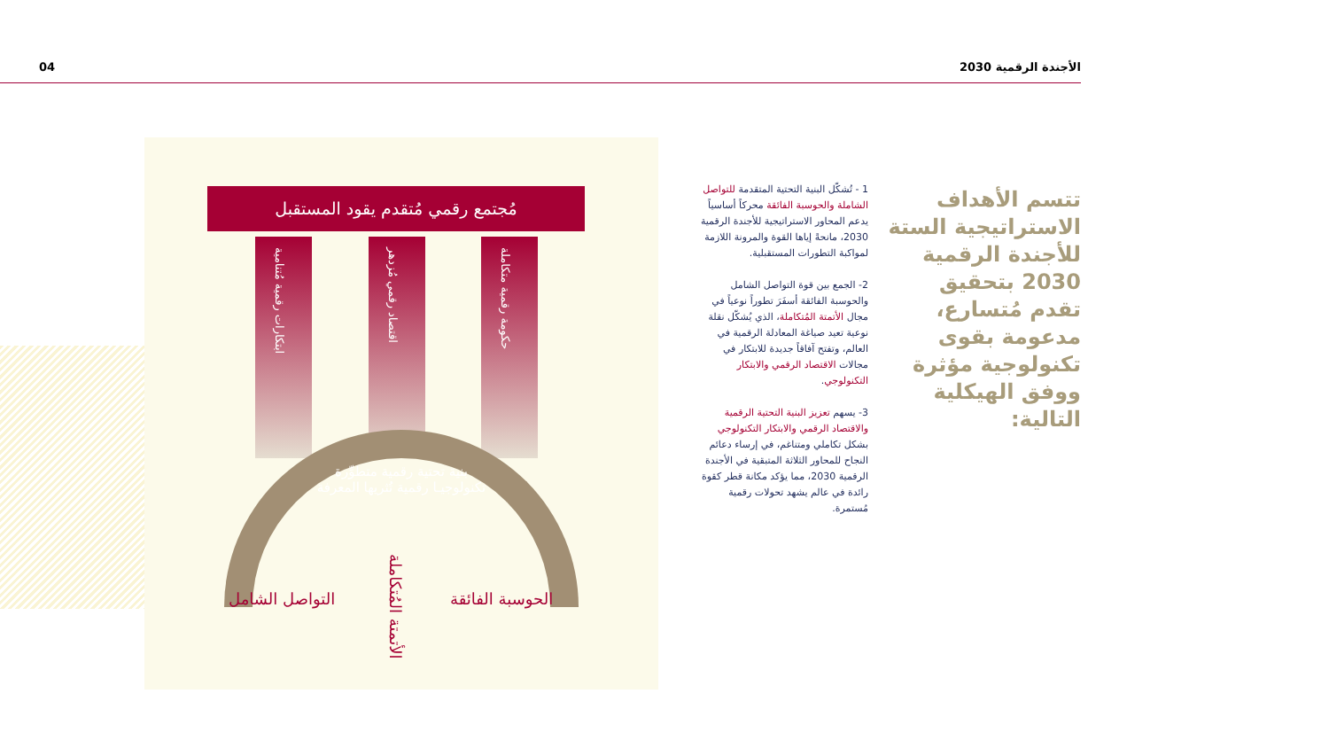04 الأجندة الرقمية 2030
مُجتمع رقمي مُتقدم يقود المستقبل
ابتكارات رقمية مُتنامية
اقتصاد رقمي مُزدهر
حكومة رقمية متكاملة
بنية تحتية رقمية متطوِّرة
تكنولوجيـا رقمية تُثريها المعرفة
التواصل الشامل
الأتمتة المُتكاملة
الحوسبة الفائقة
1 - تُشكّل البنية التحتية المتقدمة للتواصل الشاملة والحوسبة الفائقة محركاً أساسياً يدعم المحاور الاستراتيجية للأجندة الرقمية 2030، مانحةً إياها القوة والمرونة اللازمة لمواكبة التطورات المستقبلية.
2- الجمع بين قوة التواصل الشامل والحوسبة الفائقة أسفَرَ تطوراً نوعياً في مجال الأتمتة المُتكاملة، الذي يُشكّل نقلة نوعية تعيد صياغة المعادلة الرقمية في العالم، وتفتح آفاقاً جديدة للابتكار في مجالات الاقتصاد الرقمي والابتكار التكنولوجي.
3- يسهم تعزيز البنية التحتية الرقمية والاقتصاد الرقمي والابتكار التكنولوجي بشكل تكاملي ومتناغم، في إرساء دعائم النجاح للمحاور الثلاثة المتبقية في الأجندة الرقمية 2030، مما يؤكد مكانة قطر كقوة رائدة في عالم يشهد تحولات رقمية مُستمرة.
تتسم الأهداف الاستراتيجية الستة للأجندة الرقمية 2030 بتحقيق تقدم مُتسارع، مدعومة بقوى تكنولوجية مؤثرة ووفق الهيكلية التالية: